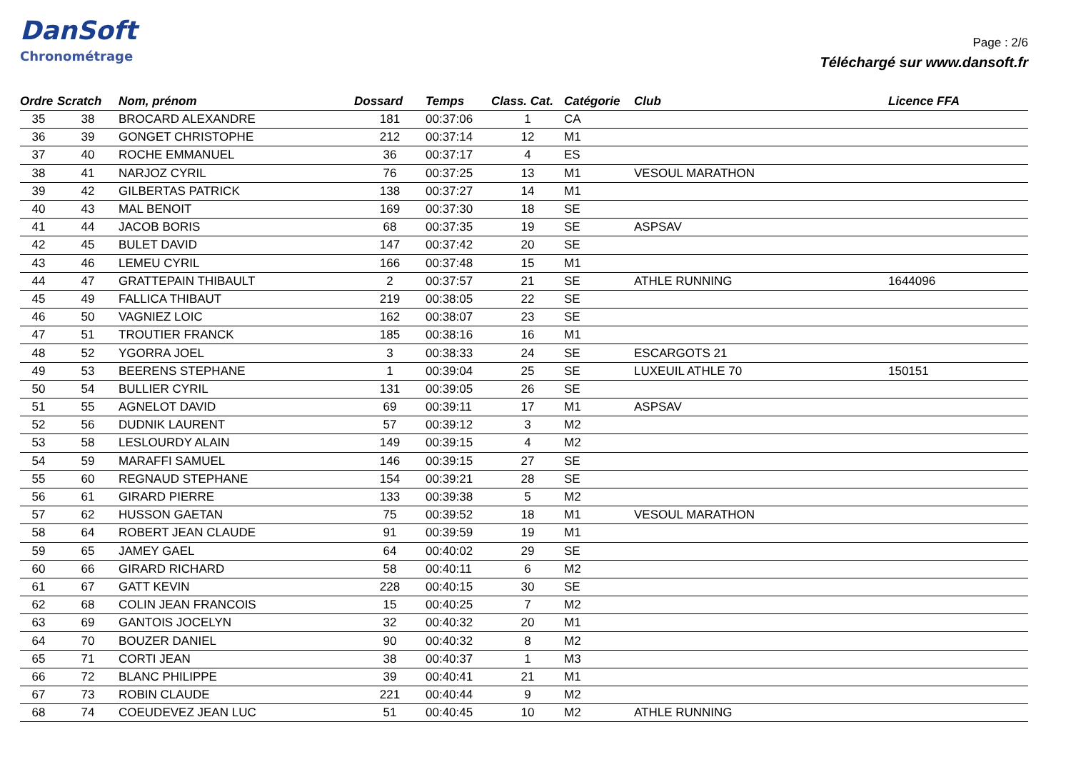DanSoft
Chronométrage
Page : 2/6
Téléchargé sur www.dansoft.fr
| Ordre | Scratch | Nom, prénom | Dossard | Temps | Class. Cat. | Catégorie | Club | Licence FFA |
| --- | --- | --- | --- | --- | --- | --- | --- | --- |
| 35 | 38 | BROCARD ALEXANDRE | 181 | 00:37:06 | 1 | CA | | |
| 36 | 39 | GONGET CHRISTOPHE | 212 | 00:37:14 | 12 | M1 | | |
| 37 | 40 | ROCHE EMMANUEL | 36 | 00:37:17 | 4 | ES | | |
| 38 | 41 | NARJOZ CYRIL | 76 | 00:37:25 | 13 | M1 | VESOUL MARATHON | |
| 39 | 42 | GILBERTAS PATRICK | 138 | 00:37:27 | 14 | M1 | | |
| 40 | 43 | MAL BENOIT | 169 | 00:37:30 | 18 | SE | | |
| 41 | 44 | JACOB BORIS | 68 | 00:37:35 | 19 | SE | ASPSAV | |
| 42 | 45 | BULET DAVID | 147 | 00:37:42 | 20 | SE | | |
| 43 | 46 | LEMEU CYRIL | 166 | 00:37:48 | 15 | M1 | | |
| 44 | 47 | GRATTEPAIN THIBAULT | 2 | 00:37:57 | 21 | SE | ATHLE RUNNING | 1644096 |
| 45 | 49 | FALLICA THIBAUT | 219 | 00:38:05 | 22 | SE | | |
| 46 | 50 | VAGNIEZ LOIC | 162 | 00:38:07 | 23 | SE | | |
| 47 | 51 | TROUTIER FRANCK | 185 | 00:38:16 | 16 | M1 | | |
| 48 | 52 | YGORRA JOEL | 3 | 00:38:33 | 24 | SE | ESCARGOTS 21 | |
| 49 | 53 | BEERENS STEPHANE | 1 | 00:39:04 | 25 | SE | LUXEUIL ATHLE 70 | 150151 |
| 50 | 54 | BULLIER CYRIL | 131 | 00:39:05 | 26 | SE | | |
| 51 | 55 | AGNELOT DAVID | 69 | 00:39:11 | 17 | M1 | ASPSAV | |
| 52 | 56 | DUDNIK LAURENT | 57 | 00:39:12 | 3 | M2 | | |
| 53 | 58 | LESLOURDY ALAIN | 149 | 00:39:15 | 4 | M2 | | |
| 54 | 59 | MARAFFI SAMUEL | 146 | 00:39:15 | 27 | SE | | |
| 55 | 60 | REGNAUD STEPHANE | 154 | 00:39:21 | 28 | SE | | |
| 56 | 61 | GIRARD PIERRE | 133 | 00:39:38 | 5 | M2 | | |
| 57 | 62 | HUSSON GAETAN | 75 | 00:39:52 | 18 | M1 | VESOUL MARATHON | |
| 58 | 64 | ROBERT JEAN CLAUDE | 91 | 00:39:59 | 19 | M1 | | |
| 59 | 65 | JAMEY GAEL | 64 | 00:40:02 | 29 | SE | | |
| 60 | 66 | GIRARD RICHARD | 58 | 00:40:11 | 6 | M2 | | |
| 61 | 67 | GATT KEVIN | 228 | 00:40:15 | 30 | SE | | |
| 62 | 68 | COLIN JEAN FRANCOIS | 15 | 00:40:25 | 7 | M2 | | |
| 63 | 69 | GANTOIS JOCELYN | 32 | 00:40:32 | 20 | M1 | | |
| 64 | 70 | BOUZER DANIEL | 90 | 00:40:32 | 8 | M2 | | |
| 65 | 71 | CORTI JEAN | 38 | 00:40:37 | 1 | M3 | | |
| 66 | 72 | BLANC PHILIPPE | 39 | 00:40:41 | 21 | M1 | | |
| 67 | 73 | ROBIN CLAUDE | 221 | 00:40:44 | 9 | M2 | | |
| 68 | 74 | COEUDEVEZ JEAN LUC | 51 | 00:40:45 | 10 | M2 | ATHLE RUNNING | |